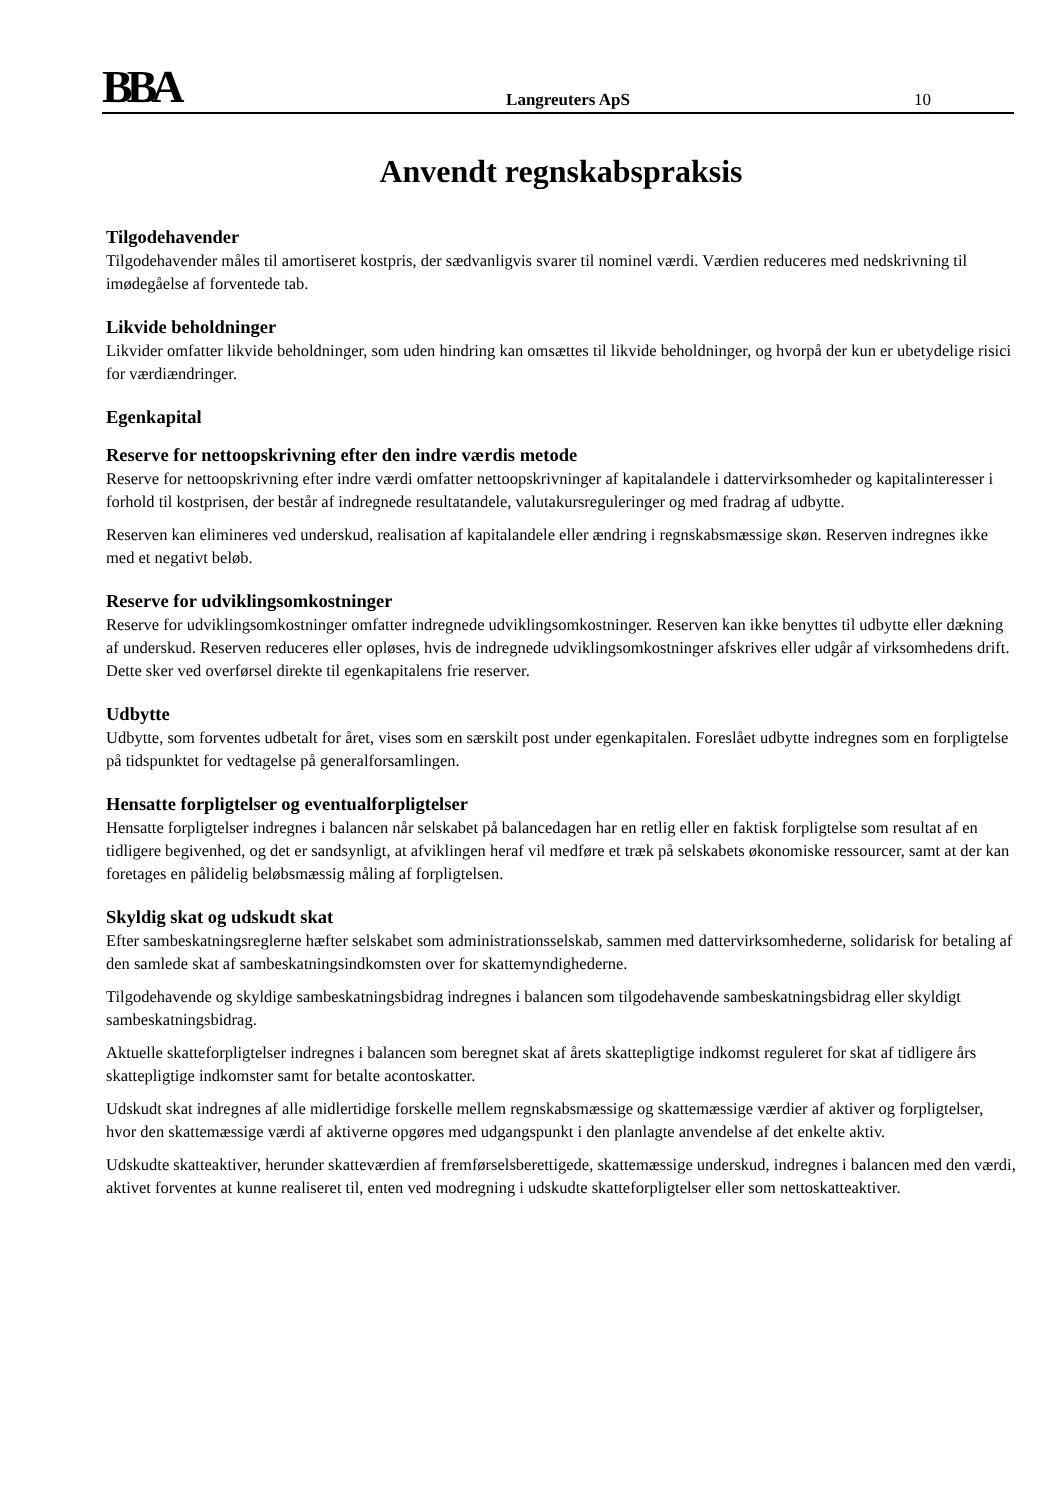BBA
Langreuters ApS
10
Anvendt regnskabspraksis
Tilgodehavender
Tilgodehavender måles til amortiseret kostpris, der sædvanligvis svarer til nominel værdi. Værdien reduceres med nedskrivning til imødegåelse af forventede tab.
Likvide beholdninger
Likvider omfatter likvide beholdninger, som uden hindring kan omsættes til likvide beholdninger, og hvorpå der kun er ubetydelige risici for værdiændringer.
Egenkapital
Reserve for nettoopskrivning efter den indre værdis metode
Reserve for nettoopskrivning efter indre værdi omfatter nettoopskrivninger af kapitalandele i dattervirksomheder og kapitalinteresser i forhold til kostprisen, der består af indregnede resultatandele, valutakursreguleringer og med fradrag af udbytte.
Reserven kan elimineres ved underskud, realisation af kapitalandele eller ændring i regnskabsmæssige skøn. Reserven indregnes ikke med et negativt beløb.
Reserve for udviklingsomkostninger
Reserve for udviklingsomkostninger omfatter indregnede udviklingsomkostninger. Reserven kan ikke benyttes til udbytte eller dækning af underskud. Reserven reduceres eller opløses, hvis de indregnede udviklingsomkostninger afskrives eller udgår af virksomhedens drift. Dette sker ved overførsel direkte til egenkapitalens frie reserver.
Udbytte
Udbytte, som forventes udbetalt for året, vises som en særskilt post under egenkapitalen. Foreslået udbytte indregnes som en forpligtelse på tidspunktet for vedtagelse på generalforsamlingen.
Hensatte forpligtelser og eventualforpligtelser
Hensatte forpligtelser indregnes i balancen når selskabet på balancedagen har en retlig eller en faktisk forpligtelse som resultat af en tidligere begivenhed, og det er sandsynligt, at afviklingen heraf vil medføre et træk på selskabets økonomiske ressourcer, samt at der kan foretages en pålidelig beløbsmæssig måling af forpligtelsen.
Skyldig skat og udskudt skat
Efter sambeskatningsreglerne hæfter selskabet som administrationsselskab, sammen med dattervirksomhederne, solidarisk for betaling af den samlede skat af sambeskatningsindkomsten over for skattemyndighederne.
Tilgodehavende og skyldige sambeskatningsbidrag indregnes i balancen som tilgodehavende sambeskatningsbidrag eller skyldigt sambeskatningsbidrag.
Aktuelle skatteforpligtelser indregnes i balancen som beregnet skat af årets skattepligtige indkomst reguleret for skat af tidligere års skattepligtige indkomster samt for betalte acontoskatter.
Udskudt skat indregnes af alle midlertidige forskelle mellem regnskabsmæssige og skattemæssige værdier af aktiver og forpligtelser, hvor den skattemæssige værdi af aktiverne opgøres med udgangspunkt i den planlagte anvendelse af det enkelte aktiv.
Udskudte skatteaktiver, herunder skatteværdien af fremførselsberettigede, skattemæssige underskud, indregnes i balancen med den værdi, aktivet forventes at kunne realiseret til, enten ved modregning i udskudte skatteforpligtelser eller som nettoskatteaktiver.